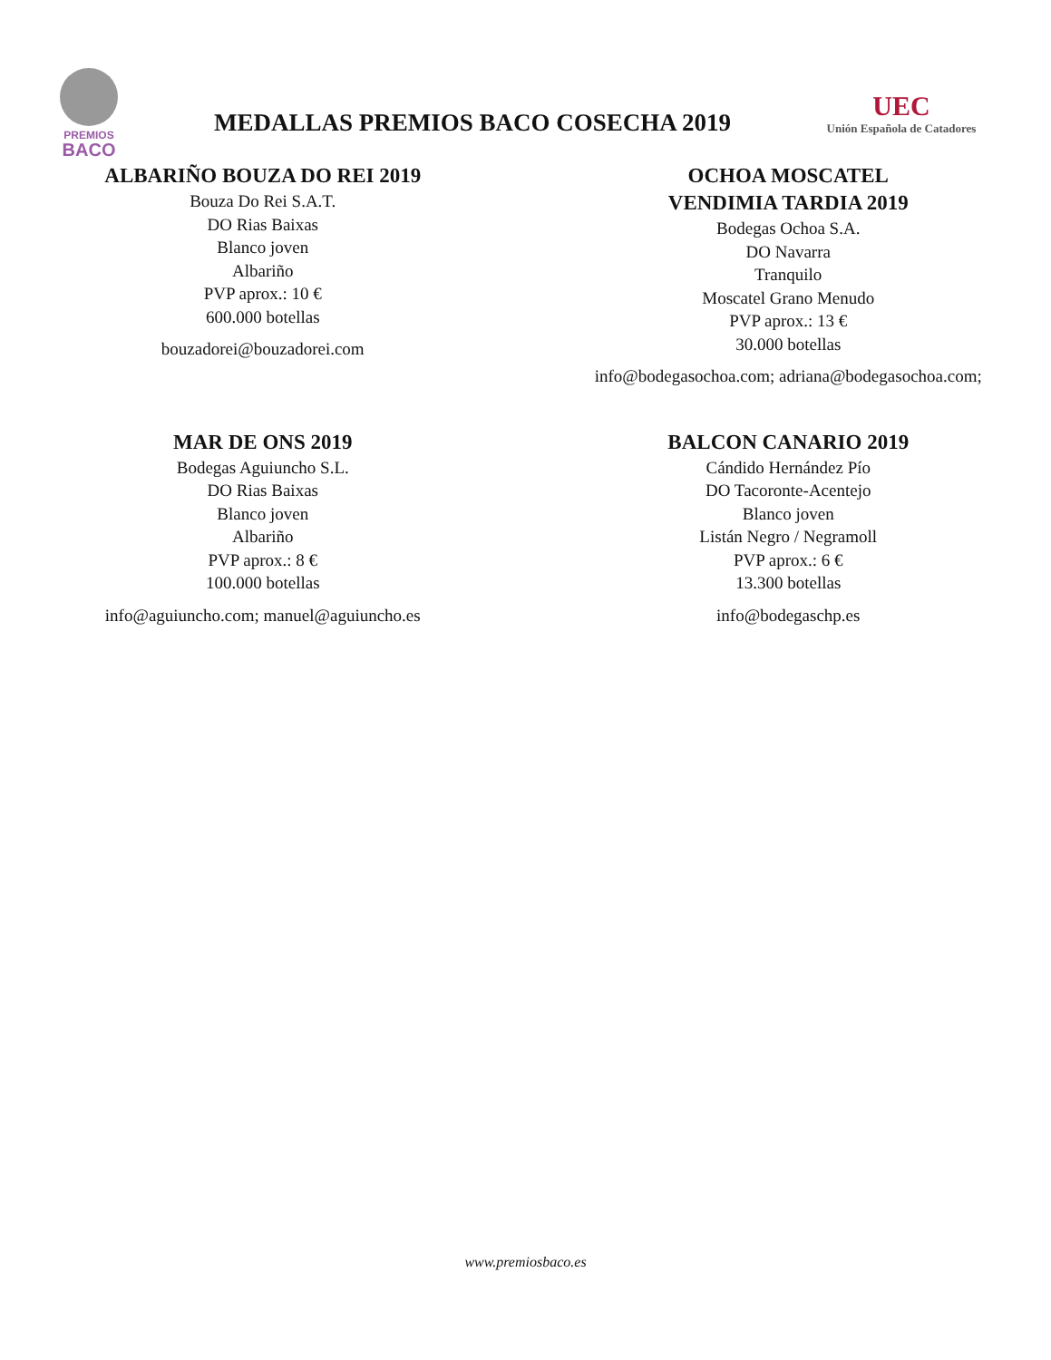PREMIOS
BACO
MEDALLAS PREMIOS BACO COSECHA 2019
UEC
Unión Española de Catadores
ALBARIÑO BOUZA DO REI 2019
Bouza Do Rei S.A.T.
DO Rias Baixas
Blanco joven
Albariño
PVP aprox.: 10 €
600.000 botellas
bouzadorei@bouzadorei.com
OCHOA MOSCATEL
VENDIMIA TARDIA 2019
Bodegas Ochoa S.A.
DO Navarra
Tranquilo
Moscatel Grano Menudo
PVP aprox.: 13 €
30.000 botellas
info@bodegasochoa.com; adriana@bodegasochoa.com;
MAR DE ONS 2019
Bodegas Aguiuncho S.L.
DO Rias Baixas
Blanco joven
Albariño
PVP aprox.: 8 €
100.000 botellas
info@aguiuncho.com; manuel@aguiuncho.es
BALCON CANARIO 2019
Cándido Hernández Pío
DO Tacoronte-Acentejo
Blanco joven
Listán Negro / Negramoll
PVP aprox.: 6 €
13.300 botellas
info@bodegaschp.es
www.premiosbaco.es